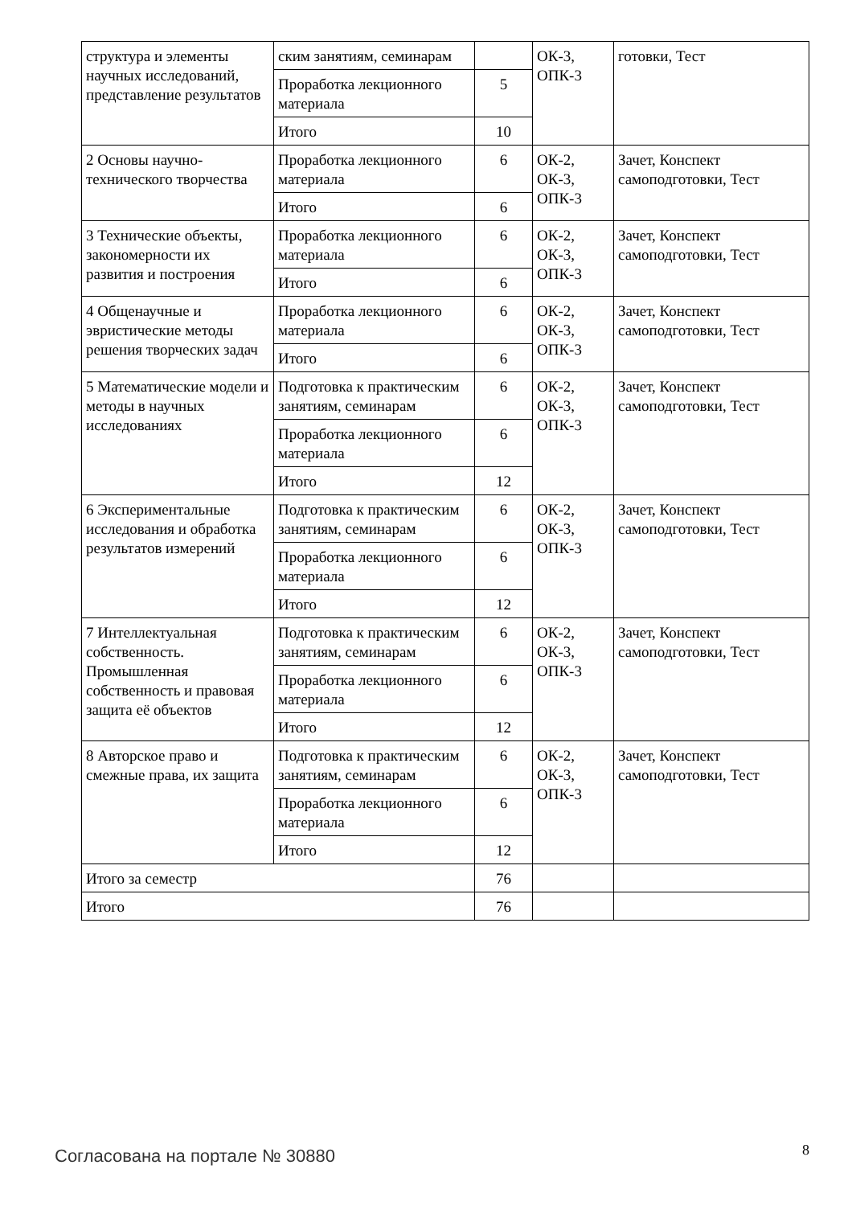| структура и элементы научных исследований, представление результатов | ским занятиям, семинарам | | ОК-3, ОПК-3 | готовки, Тест |
| | Проработка лекционного материала | 5 | | |
| | Итого | 10 | | |
| 2 Основы научно-технического творчества | Проработка лекционного материала | 6 | ОК-2, ОК-3, ОПК-3 | Зачет, Конспект самоподготовки, Тест |
| | Итого | 6 | | |
| 3 Технические объекты, закономерности их развития и построения | Проработка лекционного материала | 6 | ОК-2, ОК-3, ОПК-3 | Зачет, Конспект самоподготовки, Тест |
| | Итого | 6 | | |
| 4 Общенаучные и эвристические методы решения творческих задач | Проработка лекционного материала | 6 | ОК-2, ОК-3, ОПК-3 | Зачет, Конспект самоподготовки, Тест |
| | Итого | 6 | | |
| 5 Математические модели и методы в научных исследованиях | Подготовка к практическим занятиям, семинарам | 6 | ОК-2, ОК-3, ОПК-3 | Зачет, Конспект самоподготовки, Тест |
| | Проработка лекционного материала | 6 | | |
| | Итого | 12 | | |
| 6 Экспериментальные исследования и обработка результатов измерений | Подготовка к практическим занятиям, семинарам | 6 | ОК-2, ОК-3, ОПК-3 | Зачет, Конспект самоподготовки, Тест |
| | Проработка лекционного материала | 6 | | |
| | Итого | 12 | | |
| 7 Интеллектуальная собственность. Промышленная собственность и правовая защита её объектов | Подготовка к практическим занятиям, семинарам | 6 | ОК-2, ОК-3, ОПК-3 | Зачет, Конспект самоподготовки, Тест |
| | Проработка лекционного материала | 6 | | |
| | Итого | 12 | | |
| 8 Авторское право и смежные права, их защита | Подготовка к практическим занятиям, семинарам | 6 | ОК-2, ОК-3, ОПК-3 | Зачет, Конспект самоподготовки, Тест |
| | Проработка лекционного материала | 6 | | |
| | Итого | 12 | | |
| Итого за семестр | | 76 | | |
| Итого | | 76 | | |
Согласована на портале № 30880 8